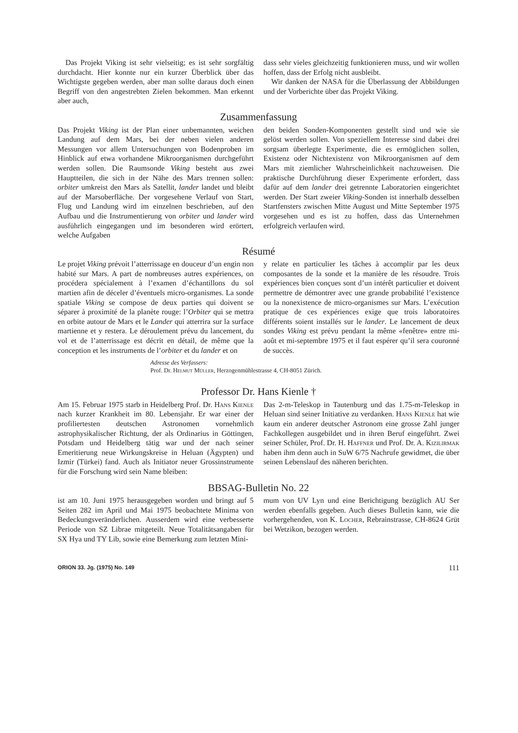Das Projekt Viking ist sehr vielseitig; es ist sehr sorgfältig durchdacht. Hier konnte nur ein kurzer Überblick über das Wichtigste gegeben werden, aber man sollte daraus doch einen Begriff von den angestrebten Zielen bekommen. Man erkennt aber auch,
dass sehr vieles gleichzeitig funktionieren muss, und wir wollen hoffen, dass der Erfolg nicht ausbleibt.
Wir danken der NASA für die Überlassung der Abbildungen und der Vorberichte über das Projekt Viking.
Zusammenfassung
Das Projekt Viking ist der Plan einer unbemannten, weichen Landung auf dem Mars, bei der neben vielen anderen Messungen vor allem Untersuchungen von Bodenproben im Hinblick auf etwa vorhandene Mikroorganismen durchgeführt werden sollen. Die Raumsonde Viking besteht aus zwei Hauptteilen, die sich in der Nähe des Mars trennen sollen: orbiter umkreist den Mars als Satellit, lander landet und bleibt auf der Marsoberfläche. Der vorgesehene Verlauf von Start, Flug und Landung wird im einzelnen beschrieben, auf den Aufbau und die Instrumentierung von orbiter und lander wird ausführlich eingegangen und im besonderen wird erörtert, welche Aufgaben
den beiden Sonden-Komponenten gestellt sind und wie sie gelöst werden sollen. Von speziellem Interesse sind dabei drei sorgsam überlegte Experimente, die es ermöglichen sollen, Existenz oder Nichtexistenz von Mikroorganismen auf dem Mars mit ziemlicher Wahrscheinlichkeit nachzuweisen. Die praktische Durchführung dieser Experimente erfordert, dass dafür auf dem lander drei getrennte Laboratorien eingerichtet werden. Der Start zweier Viking-Sonden ist innerhalb desselben Startfensters zwischen Mitte August und Mitte September 1975 vorgesehen und es ist zu hoffen, dass das Unternehmen erfolgreich verlaufen wird.
Résumé
Le projet Viking prévoit l’atterrissage en douceur d’un engin non habité sur Mars. A part de nombreuses autres expériences, on procédera spécialement à l’examen d’échantillons du sol martien afin de déceler d’éventuels micro-organismes. La sonde spatiale Viking se compose de deux parties qui doivent se séparer à proximité de la planète rouge: l’Orbiter qui se mettra en orbite autour de Mars et le Lander qui atterrira sur la surface martienne et y restera. Le déroulement prévu du lancement, du vol et de l’atterrissage est décrit en détail, de même que la conception et les instruments de l’orbiter et du lander et on
y relate en particulier les tâches à accomplir par les deux composantes de la sonde et la manière de les résoudre. Trois expériences bien conçues sont d’un intérêt particulier et doivent permettre de démontrer avec une grande probabilité l’existence ou la nonexistence de micro-organismes sur Mars. L’exécution pratique de ces expériences exige que trois laboratoires différents soient installés sur le lander. Le lancement de deux sondes Viking est prévu pendant la même «fenêtre» entre mi-août et mi-septembre 1975 et il faut espérer qu’il sera couronné de succès.
Adresse des Verfassers:
Prof. Dr. Helmut Müller, Herzogenmühlestrasse 4, CH-8051 Zürich.
Professor Dr. Hans Kienle †
Am 15. Februar 1975 starb in Heidelberg Prof. Dr. Hans Kienle nach kurzer Krankheit im 80. Lebensjahr. Er war einer der profiliertesten deutschen Astronomen vornehmlich astrophysikalischer Richtung, der als Ordinarius in Göttingen, Potsdam und Heidelberg tätig war und der nach seiner Emeritierung neue Wirkungskreise in Heluan (Ägypten) und Izmir (Türkei) fand. Auch als Initiator neuer Grossinstrumente für die Forschung wird sein Name bleiben:
Das 2-m-Teleskop in Tautenburg und das 1.75-m-Teleskop in Heluan sind seiner Initiative zu verdanken. Hans Kienle hat wie kaum ein anderer deutscher Astronom eine grosse Zahl junger Fachkollegen ausgebildet und in ihren Beruf eingeführt. Zwei seiner Schüler, Prof. Dr. H. Haffner und Prof. Dr. A. Kizilirmak haben ihm denn auch in SuW 6/75 Nachrufe gewidmet, die über seinen Lebenslauf des näheren berichten.
BBSAG-Bulletin No. 22
ist am 10. Juni 1975 herausgegeben worden und bringt auf 5 Seiten 282 im April und Mai 1975 beobachtete Minima von Bedeckungsveränderlichen. Ausserdem wird eine verbesserte Periode von SZ Librae mitgeteilt. Neue Totalitätsangaben für SX Hya und TY Lib, sowie eine Bemerkung zum letzten Mini-
mum von UV Lyn und eine Berichtigung bezüglich AU Ser werden ebenfalls gegeben. Auch dieses Bulletin kann, wie die vorhergehenden, von K. Locher, Rebrainstrasse, CH-8624 Grüt bei Wetzikon, bezogen werden.
ORION 33. Jg. (1975) No. 149 111